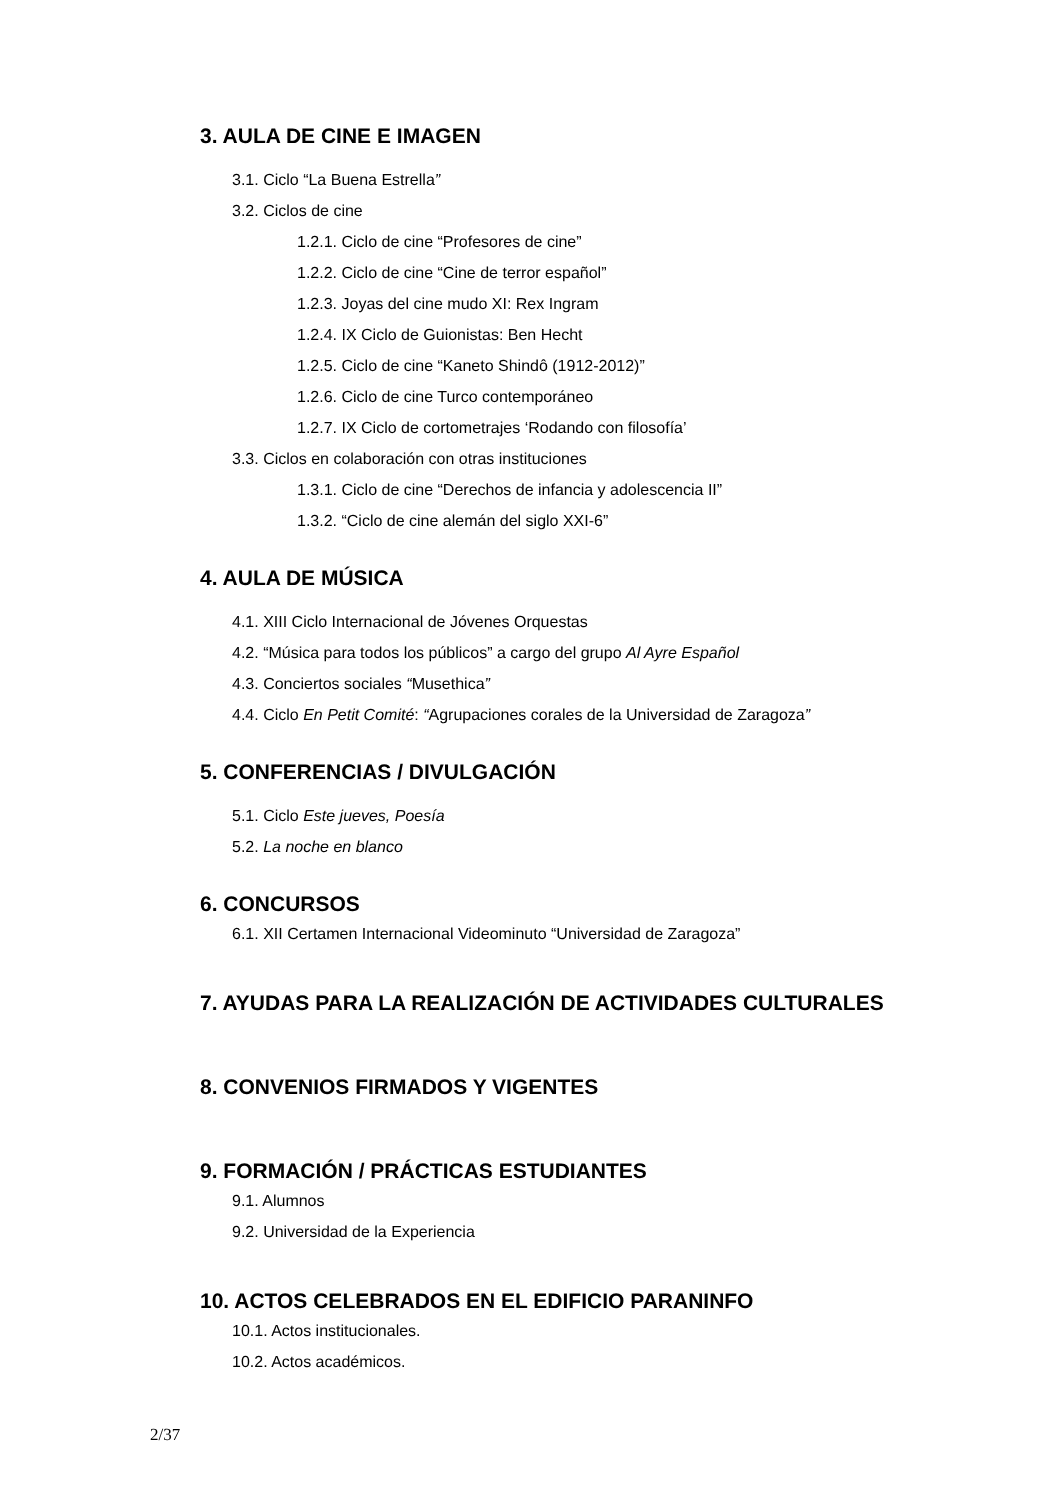3. AULA DE CINE E IMAGEN
3.1. Ciclo “La Buena Estrella”
3.2. Ciclos de cine
1.2.1. Ciclo de cine “Profesores de cine”
1.2.2. Ciclo de cine “Cine de terror español”
1.2.3. Joyas del cine mudo XI: Rex Ingram
1.2.4. IX Ciclo de Guionistas: Ben Hecht
1.2.5. Ciclo de cine “Kaneto Shindô (1912-2012)”
1.2.6. Ciclo de cine Turco contemporáneo
1.2.7. IX Ciclo de cortometrajes ‘Rodando con filosofía’
3.3. Ciclos en colaboración con otras instituciones
1.3.1. Ciclo de cine “Derechos de infancia y adolescencia II”
1.3.2. “Ciclo de cine alemán del siglo XXI-6”
4. AULA DE MÚSICA
4.1. XIII Ciclo Internacional de Jóvenes Orquestas
4.2. “Música para todos los públicos” a cargo del grupo Al Ayre Español
4.3. Conciertos sociales “Musethica”
4.4. Ciclo En Petit Comité: “Agrupaciones corales de la Universidad de Zaragoza”
5. CONFERENCIAS / DIVULGACIÓN
5.1. Ciclo Este jueves, Poesía
5.2. La noche en blanco
6. CONCURSOS
6.1. XII Certamen Internacional Videominuto “Universidad de Zaragoza”
7. AYUDAS PARA LA REALIZACIÓN DE ACTIVIDADES CULTURALES
8. CONVENIOS FIRMADOS Y VIGENTES
9. FORMACIÓN / PRÁCTICAS ESTUDIANTES
9.1. Alumnos
9.2. Universidad de la Experiencia
10. ACTOS CELEBRADOS EN EL EDIFICIO PARANINFO
10.1. Actos institucionales.
10.2. Actos académicos.
2/37